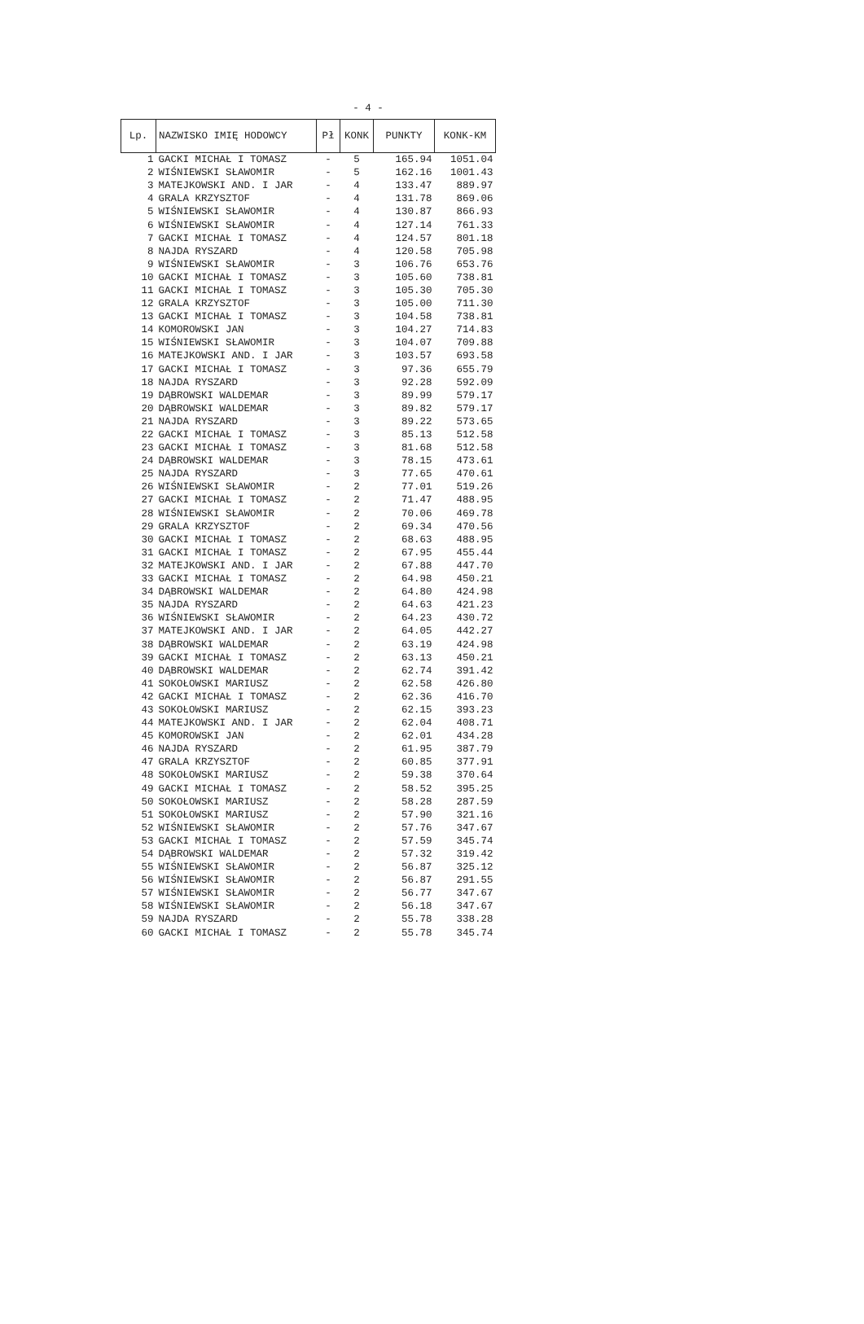- 4 -
| Lp. | NAZWISKO IMIĘ HODOWCY | Pł | KONK | PUNKTY | KONK-KM |
| --- | --- | --- | --- | --- | --- |
| 1 | GACKI MICHAŁ I TOMASZ | - | 5 | 165.94 | 1051.04 |
| 2 | WIŚNIEWSKI SŁAWOMIR | - | 5 | 162.16 | 1001.43 |
| 3 | MATEJKOWSKI AND. I JAR | - | 4 | 133.47 | 889.97 |
| 4 | GRALA KRZYSZTOF | - | 4 | 131.78 | 869.06 |
| 5 | WIŚNIEWSKI SŁAWOMIR | - | 4 | 130.87 | 866.93 |
| 6 | WIŚNIEWSKI SŁAWOMIR | - | 4 | 127.14 | 761.33 |
| 7 | GACKI MICHAŁ I TOMASZ | - | 4 | 124.57 | 801.18 |
| 8 | NAJDA RYSZARD | - | 4 | 120.58 | 705.98 |
| 9 | WIŚNIEWSKI SŁAWOMIR | - | 3 | 106.76 | 653.76 |
| 10 | GACKI MICHAŁ I TOMASZ | - | 3 | 105.60 | 738.81 |
| 11 | GACKI MICHAŁ I TOMASZ | - | 3 | 105.30 | 705.30 |
| 12 | GRALA KRZYSZTOF | - | 3 | 105.00 | 711.30 |
| 13 | GACKI MICHAŁ I TOMASZ | - | 3 | 104.58 | 738.81 |
| 14 | KOMOROWSKI JAN | - | 3 | 104.27 | 714.83 |
| 15 | WIŚNIEWSKI SŁAWOMIR | - | 3 | 104.07 | 709.88 |
| 16 | MATEJKOWSKI AND. I JAR | - | 3 | 103.57 | 693.58 |
| 17 | GACKI MICHAŁ I TOMASZ | - | 3 | 97.36 | 655.79 |
| 18 | NAJDA RYSZARD | - | 3 | 92.28 | 592.09 |
| 19 | DĄBROWSKI WALDEMAR | - | 3 | 89.99 | 579.17 |
| 20 | DĄBROWSKI WALDEMAR | - | 3 | 89.82 | 579.17 |
| 21 | NAJDA RYSZARD | - | 3 | 89.22 | 573.65 |
| 22 | GACKI MICHAŁ I TOMASZ | - | 3 | 85.13 | 512.58 |
| 23 | GACKI MICHAŁ I TOMASZ | - | 3 | 81.68 | 512.58 |
| 24 | DĄBROWSKI WALDEMAR | - | 3 | 78.15 | 473.61 |
| 25 | NAJDA RYSZARD | - | 3 | 77.65 | 470.61 |
| 26 | WIŚNIEWSKI SŁAWOMIR | - | 2 | 77.01 | 519.26 |
| 27 | GACKI MICHAŁ I TOMASZ | - | 2 | 71.47 | 488.95 |
| 28 | WIŚNIEWSKI SŁAWOMIR | - | 2 | 70.06 | 469.78 |
| 29 | GRALA KRZYSZTOF | - | 2 | 69.34 | 470.56 |
| 30 | GACKI MICHAŁ I TOMASZ | - | 2 | 68.63 | 488.95 |
| 31 | GACKI MICHAŁ I TOMASZ | - | 2 | 67.95 | 455.44 |
| 32 | MATEJKOWSKI AND. I JAR | - | 2 | 67.88 | 447.70 |
| 33 | GACKI MICHAŁ I TOMASZ | - | 2 | 64.98 | 450.21 |
| 34 | DĄBROWSKI WALDEMAR | - | 2 | 64.80 | 424.98 |
| 35 | NAJDA RYSZARD | - | 2 | 64.63 | 421.23 |
| 36 | WIŚNIEWSKI SŁAWOMIR | - | 2 | 64.23 | 430.72 |
| 37 | MATEJKOWSKI AND. I JAR | - | 2 | 64.05 | 442.27 |
| 38 | DĄBROWSKI WALDEMAR | - | 2 | 63.19 | 424.98 |
| 39 | GACKI MICHAŁ I TOMASZ | - | 2 | 63.13 | 450.21 |
| 40 | DĄBROWSKI WALDEMAR | - | 2 | 62.74 | 391.42 |
| 41 | SOKOŁOWSKI MARIUSZ | - | 2 | 62.58 | 426.80 |
| 42 | GACKI MICHAŁ I TOMASZ | - | 2 | 62.36 | 416.70 |
| 43 | SOKOŁOWSKI MARIUSZ | - | 2 | 62.15 | 393.23 |
| 44 | MATEJKOWSKI AND. I JAR | - | 2 | 62.04 | 408.71 |
| 45 | KOMOROWSKI JAN | - | 2 | 62.01 | 434.28 |
| 46 | NAJDA RYSZARD | - | 2 | 61.95 | 387.79 |
| 47 | GRALA KRZYSZTOF | - | 2 | 60.85 | 377.91 |
| 48 | SOKOŁOWSKI MARIUSZ | - | 2 | 59.38 | 370.64 |
| 49 | GACKI MICHAŁ I TOMASZ | - | 2 | 58.52 | 395.25 |
| 50 | SOKOŁOWSKI MARIUSZ | - | 2 | 58.28 | 287.59 |
| 51 | SOKOŁOWSKI MARIUSZ | - | 2 | 57.90 | 321.16 |
| 52 | WIŚNIEWSKI SŁAWOMIR | - | 2 | 57.76 | 347.67 |
| 53 | GACKI MICHAŁ I TOMASZ | - | 2 | 57.59 | 345.74 |
| 54 | DĄBROWSKI WALDEMAR | - | 2 | 57.32 | 319.42 |
| 55 | WIŚNIEWSKI SŁAWOMIR | - | 2 | 56.87 | 325.12 |
| 56 | WIŚNIEWSKI SŁAWOMIR | - | 2 | 56.87 | 291.55 |
| 57 | WIŚNIEWSKI SŁAWOMIR | - | 2 | 56.77 | 347.67 |
| 58 | WIŚNIEWSKI SŁAWOMIR | - | 2 | 56.18 | 347.67 |
| 59 | NAJDA RYSZARD | - | 2 | 55.78 | 338.28 |
| 60 | GACKI MICHAŁ I TOMASZ | - | 2 | 55.78 | 345.74 |